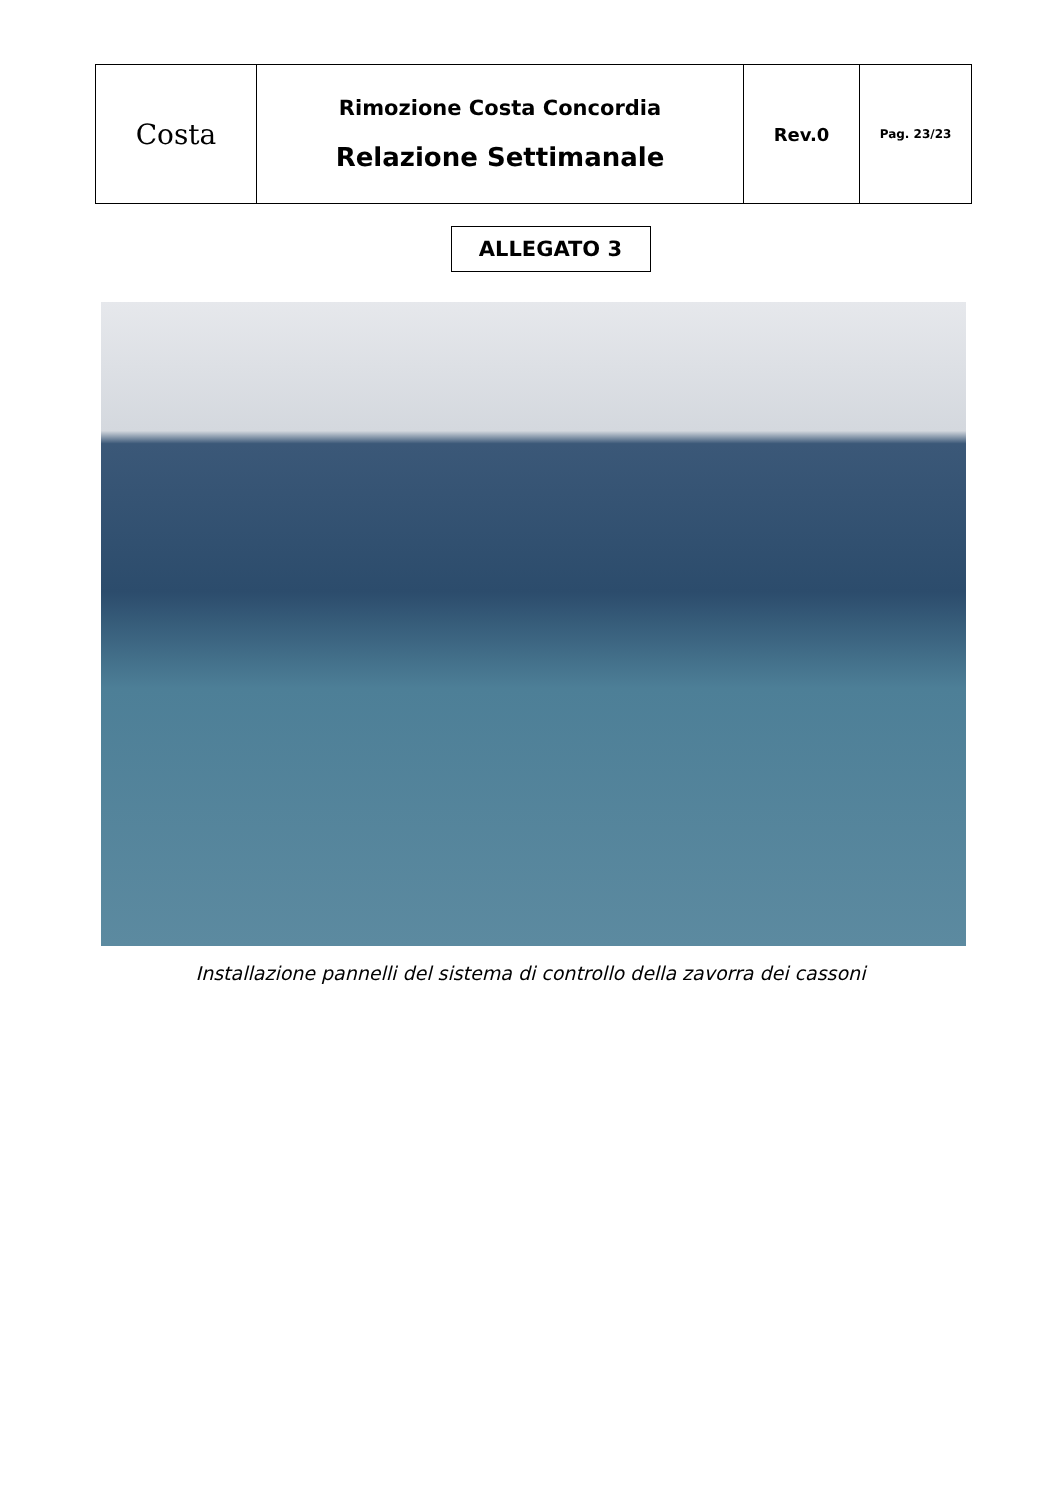| Costa | Rimozione Costa Concordia Relazione Settimanale | Rev.0 | Pag. 23/23 |
ALLEGATO 3
Installazione pannelli del sistema di controllo della zavorra dei cassoni